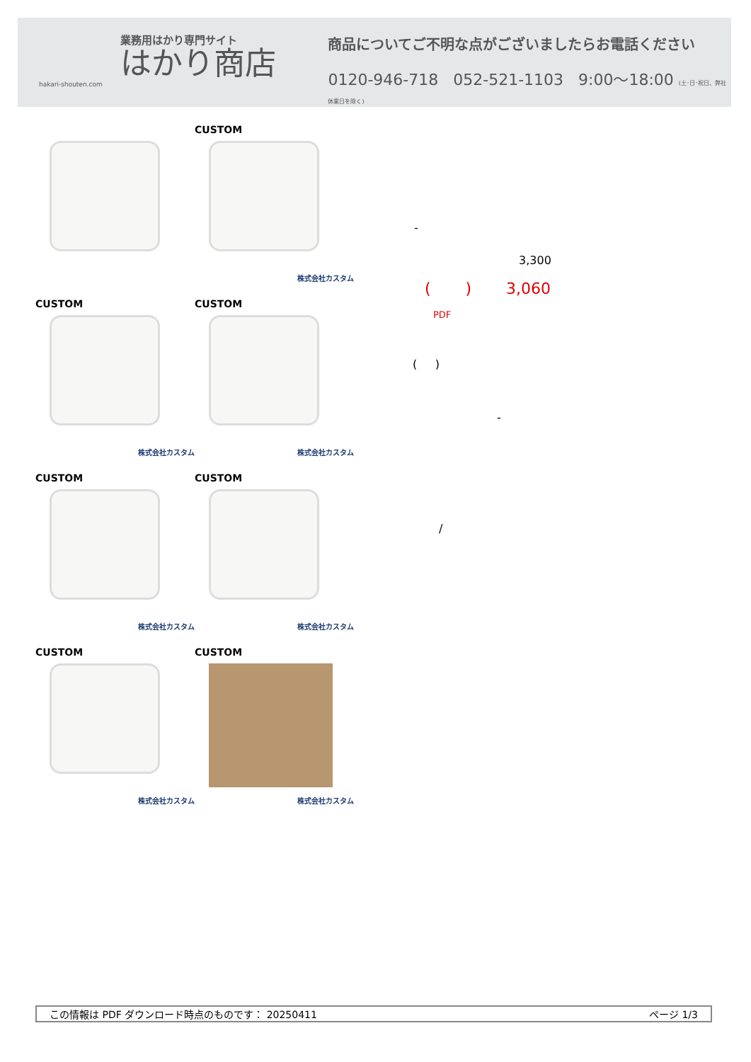業務用はかり専門サイト
はかり商店
hakari-shouten.com
商品についてご不明な点がございましたらお電話ください
0120-946-718 052-521-1103 9:00〜18:00 (土･日･祝日、弊社休業日を除く)
CUSTOM
株式会社カスタム
CUSTOM
株式会社カスタム
CUSTOM
株式会社カスタム
CUSTOM
株式会社カスタム
CUSTOM
株式会社カスタム
CUSTOM
株式会社カスタム
CUSTOM
株式会社カスタム
-
3,300
( ) 3,060
PDF
( )
-
/
この情報は PDF ダウンロード時点のものです： 20250411 ページ 1/3